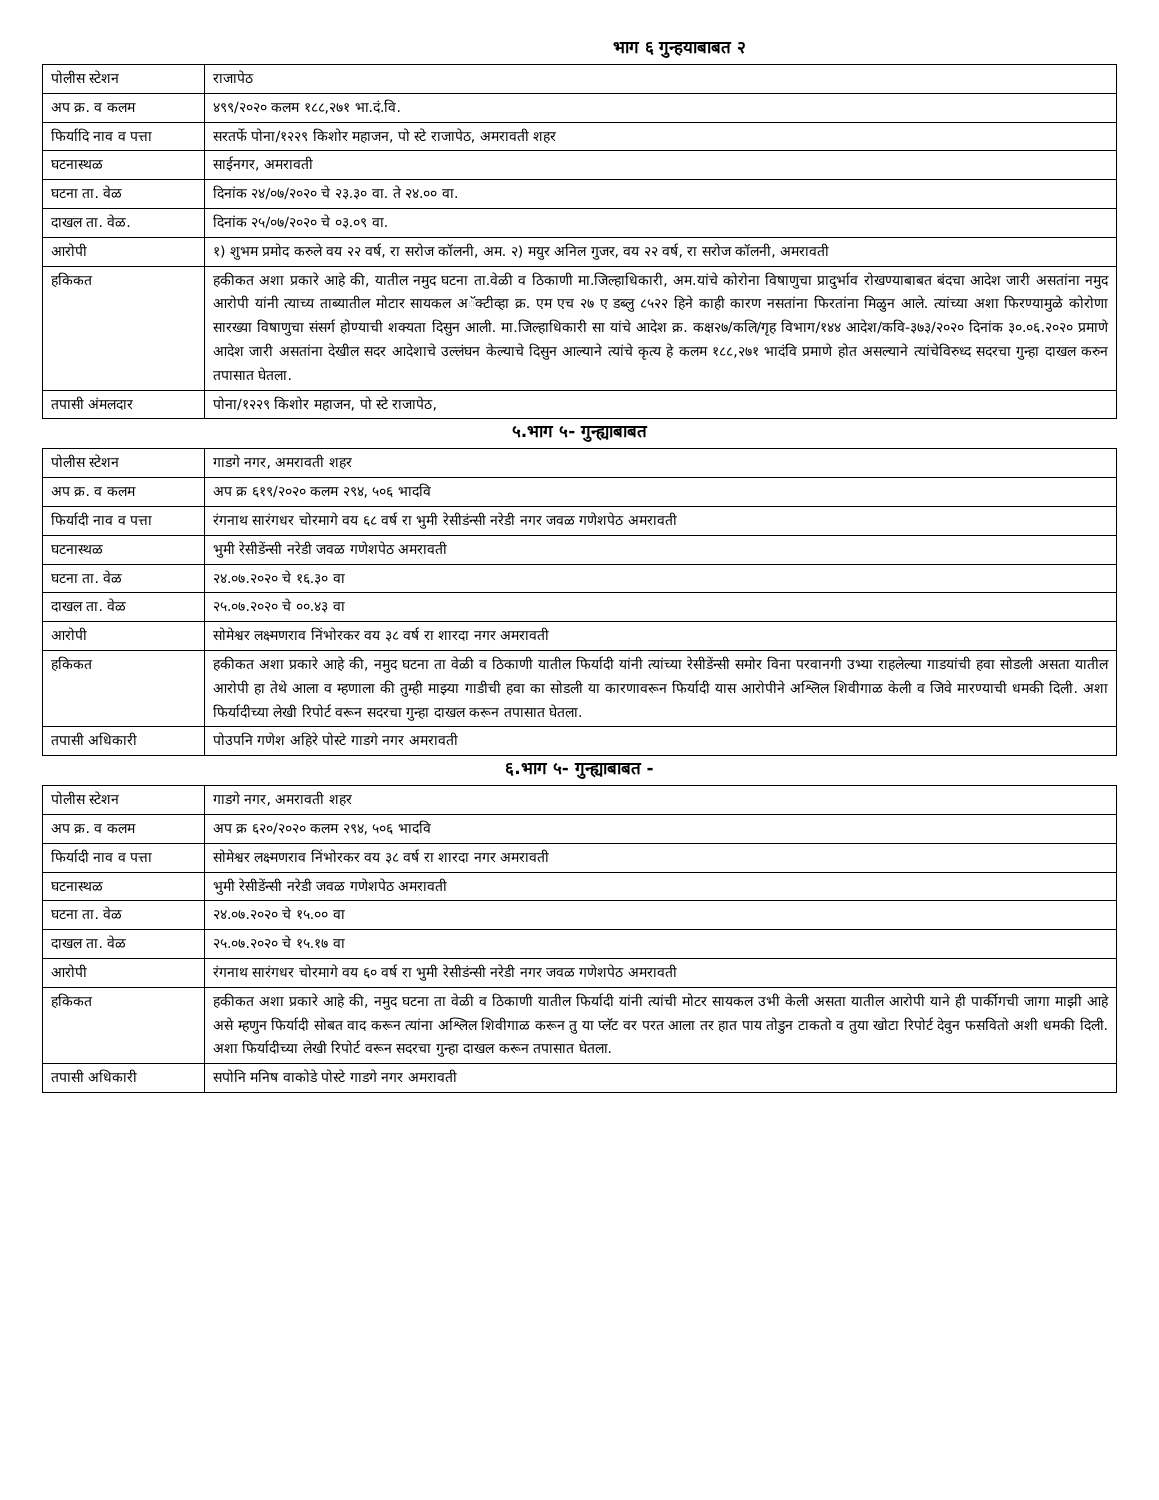भाग ६ गुन्हयाबाबत २
| पोलीस स्टेशन | राजापेठ |
| अप क्र. व कलम | ४९९/२०२० कलम १८८,२७१ भा.दं.वि. |
| फिर्यादि नाव व पत्ता | सरतर्फे पोना/१२२९ किशोर महाजन, पो स्टे राजापेठ, अमरावती शहर |
| घटनास्थळ | साईनगर, अमरावती |
| घटना ता. वेळ | दिनांक २४/०७/२०२० चे २३.३० वा. ते २४.०० वा. |
| दाखल ता. वेळ. | दिनांक २५/०७/२०२० चे ०३.०९ वा. |
| आरोपी | १) शुभम प्रमोद करुले वय २२ वर्ष, रा सरोज कॉलनी, अम. २) मयुर अनिल गुजर, वय २२ वर्ष, रा सरोज कॉलनी, अमरावती |
| हकिकत | हकीकत अशा प्रकारे आहे की, यातील नमुद घटना ता.वेळी व ठिकाणी मा.जिल्हाधिकारी, अम.यांचे कोरोना विषाणुचा प्रादुर्भाव रोखण्याबाबत बंदचा आदेश जारी असतांना नमुद आरोपी यांनी त्याच्य ताब्यातील मोटार सायकल अॅक्टीव्हा क्र. एम एच २७ ए डब्लु ८५२२ हिने काही कारण नसतांना फिरतांना मिळुन आले. त्यांच्या अशा फिरण्यामुळे कोरोणा सारख्या विषाणुचा संसर्ग होण्याची शक्यता दिसुन आली. मा.जिल्हाधिकारी सा यांचे आदेश क्र. कक्ष२७/कलि/गृह विभाग/१४४ आदेश/कवि-३७३/२०२० दिनांक ३०.०६.२०२० प्रमाणे आदेश जारी असतांना देखील सदर आदेशाचे उल्लंघन केल्याचे दिसुन आल्याने त्यांचे कृत्य हे कलम १८८,२७१ भादंवि प्रमाणे होत असल्याने त्यांचेविरुध्द सदरचा गुन्हा दाखल करुन तपासात घेतला. |
| तपासी अंमलदार | पोना/१२२९ किशोर महाजन, पो स्टे राजापेठ, |
५.भाग ५- गुन्ह्याबाबत
| पोलीस स्टेशन | गाडगे नगर, अमरावती शहर |
| अप क्र. व कलम | अप क्र ६१९/२०२० कलम २९४, ५०६ भादवि |
| फिर्यादी नाव व पत्ता | रंगनाथ सारंगधर चोरमागे वय ६८ वर्ष रा भुमी रेसीडंन्सी नरेडी नगर जवळ गणेशपेठ अमरावती |
| घटनास्थळ | भुमी रेसीडेंन्सी नरेडी जवळ गणेशपेठ अमरावती |
| घटना ता. वेळ | २४.०७.२०२० चे १६.३० वा |
| दाखल ता. वेळ | २५.०७.२०२० चे ००.४३ वा |
| आरोपी | सोमेश्वर लक्ष्मणराव निंभोरकर वय ३८ वर्ष रा शारदा नगर अमरावती |
| हकिकत | हकीकत अशा प्रकारे आहे की, नमुद घटना ता वेळी व ठिकाणी यातील फिर्यादी यांनी त्यांच्या रेसीडेंन्सी समोर विना परवानगी उभ्या राहलेल्या गाडयांची हवा सोडली असता यातील आरोपी हा तेथे आला व म्हणाला की तुम्ही माझ्या गाडीची हवा का सोडली या कारणावरून फिर्यादी यास आरोपीने अश्लिल शिवीगाळ केली व जिवे मारण्याची धमकी दिली. अशा फिर्यादीच्या लेखी रिपोर्ट वरून सदरचा गुन्हा दाखल करून तपासात घेतला. |
| तपासी अधिकारी | पोउपनि गणेश अहिरे पोस्टे गाडगे नगर अमरावती |
६.भाग ५- गुन्ह्याबाबत -
| पोलीस स्टेशन | गाडगे नगर, अमरावती शहर |
| अप क्र. व कलम | अप क्र ६२०/२०२० कलम २९४, ५०६ भादवि |
| फिर्यादी नाव व पत्ता | सोमेश्वर लक्ष्मणराव निंभोरकर वय ३८ वर्ष रा शारदा नगर अमरावती |
| घटनास्थळ | भुमी रेसीडेंन्सी नरेडी जवळ गणेशपेठ अमरावती |
| घटना ता. वेळ | २४.०७.२०२० चे १५.०० वा |
| दाखल ता. वेळ | २५.०७.२०२० चे १५.१७ वा |
| आरोपी | रंगनाथ सारंगधर चोरमागे वय ६० वर्ष रा भुमी रेसीडंन्सी नरेडी नगर जवळ गणेशपेठ अमरावती |
| हकिकत | हकीकत अशा प्रकारे आहे की, नमुद घटना ता वेळी व ठिकाणी यातील फिर्यादी यांनी त्यांची मोटर सायकल उभी केली असता यातील आरोपी याने ही पार्कीगची जागा माझी आहे असे म्हणुन फिर्यादी सोबत वाद करून त्यांना अश्लिल शिवीगाळ करून तु या प्लॅट वर परत आला तर हात पाय तोडुन टाकतो व तुया खोटा रिपोर्ट देवुन फसवितो अशी धमकी दिली. अशा फिर्यादीच्या लेखी रिपोर्ट वरून सदरचा गुन्हा दाखल करून तपासात घेतला. |
| तपासी अधिकारी | सपोनि मनिष वाकोडे पोस्टे गाडगे नगर अमरावती |